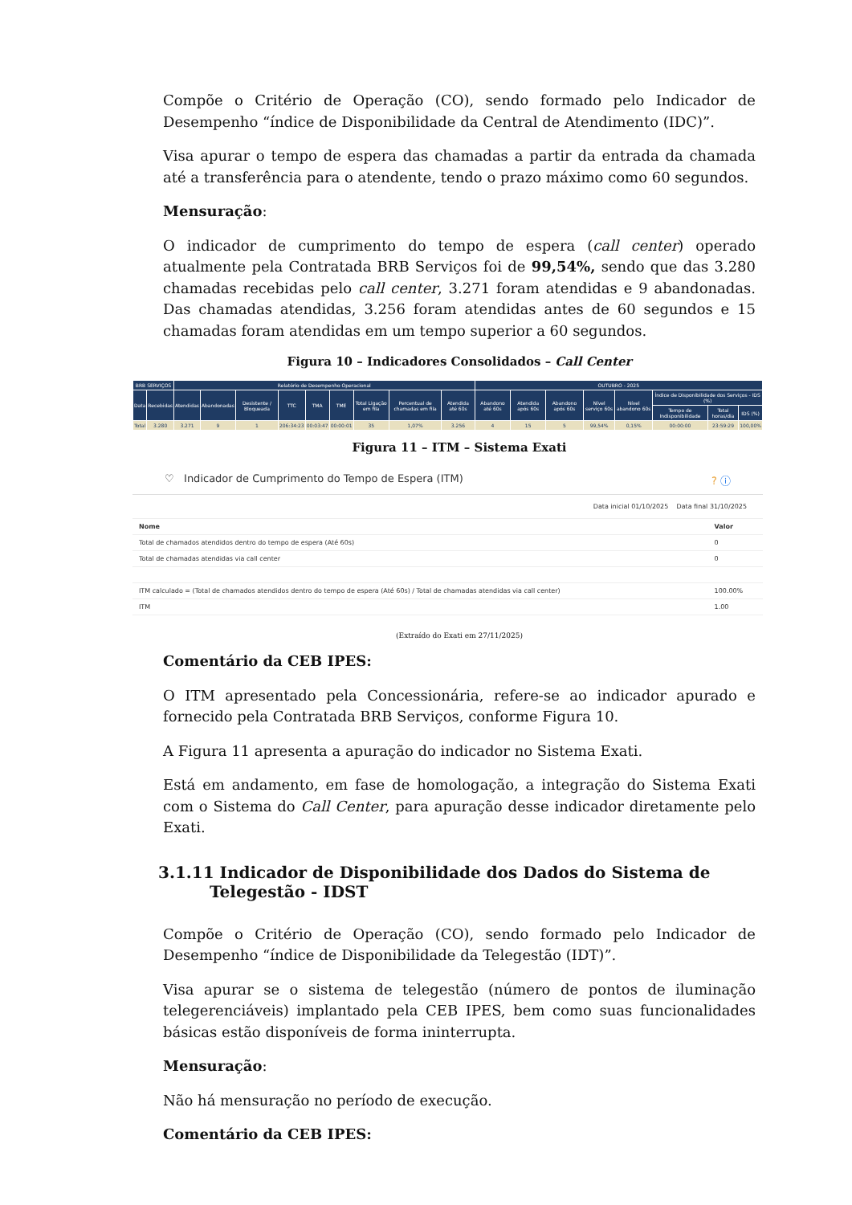Compõe o Critério de Operação (CO), sendo formado pelo Indicador de Desempenho “índice de Disponibilidade da Central de Atendimento (IDC)”.
Visa apurar o tempo de espera das chamadas a partir da entrada da chamada até a transferência para o atendente, tendo o prazo máximo como 60 segundos.
Mensuração:
O indicador de cumprimento do tempo de espera (call center) operado atualmente pela Contratada BRB Serviços foi de 99,54%, sendo que das 3.280 chamadas recebidas pelo call center, 3.271 foram atendidas e 9 abandonadas. Das chamadas atendidas, 3.256 foram atendidas antes de 60 segundos e 15 chamadas foram atendidas em um tempo superior a 60 segundos.
Figura 10 – Indicadores Consolidados – Call Center
| BRB SERVIÇOS | | Relatório de Desempenho Operacional | | | | | | | | | OUTUBRO - 2025 | | | | | | | |
| Data | Recebidas | Atendidas | Abandonadas | Desistente / Bloqueada | TTC | TMA | TME | Total Ligação em fila | Percentual de chamadas em fila | Atendida até 60s | Abandono até 60s | Atendida após 60s | Abandono após 60s | Nível serviço 60s | Nível abandono 60s | Índice de Disponibilidade dos Serviços - IDS (%) | | |
| | | | | | | | | | | | | | | | | Tempo de Indisponibilidade | Total horas/dia | IDS (%) |
| Total | 3.280 | 3.271 | 9 | 1 | 206:34:23 | 00:03:47 | 00:00:01 | 35 | 1,07% | 3.256 | 4 | 15 | 5 | 99,54% | 0,15% | 00:00:00 | 23:59:29 | 100,00% |
Figura 11 – ITM – Sistema Exati
♡ Indicador de Cumprimento do Tempo de Espera (ITM)? ⓘ
Data inicial 01/10/2025 Data final 31/10/2025
| Nome | Valor |
| Total de chamados atendidos dentro do tempo de espera (Até 60s) | 0 |
| Total de chamadas atendidas via call center | 0 |
| ITM calculado = (Total de chamados atendidos dentro do tempo de espera (Até 60s) / Total de chamadas atendidas via call center) | 100.00% |
| ITM | 1.00 |
(Extraído do Exati em 27/11/2025)
Comentário da CEB IPES:
O ITM apresentado pela Concessionária, refere-se ao indicador apurado e fornecido pela Contratada BRB Serviços, conforme Figura 10.
A Figura 11 apresenta a apuração do indicador no Sistema Exati.
Está em andamento, em fase de homologação, a integração do Sistema Exati com o Sistema do Call Center, para apuração desse indicador diretamente pelo Exati.
3.1.11 Indicador de Disponibilidade dos Dados do Sistema de Telegestão - IDST
Compõe o Critério de Operação (CO), sendo formado pelo Indicador de Desempenho “índice de Disponibilidade da Telegestão (IDT)”.
Visa apurar se o sistema de telegestão (número de pontos de iluminação telegerenciáveis) implantado pela CEB IPES, bem como suas funcionalidades básicas estão disponíveis de forma ininterrupta.
Mensuração:
Não há mensuração no período de execução.
Comentário da CEB IPES: